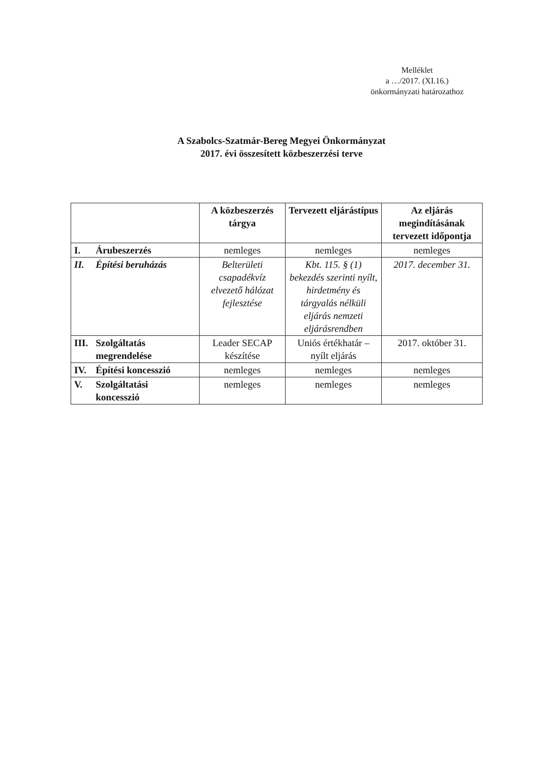Melléklet
a …/2017. (XI.16.)
önkormányzati határozathoz
A Szabolcs-Szatmár-Bereg Megyei Önkormányzat
2017. évi összesített közbeszerzési terve
| | A közbeszerzés tárgya | Tervezett eljárástípus | Az eljárás megindításának tervezett időpontja |
| --- | --- | --- | --- |
| I. Árubeszerzés | nemleges | nemleges | nemleges |
| II. Építési beruházás | Belterületi csapadékvíz elvezető hálózat fejlesztése | Kbt. 115. § (1) bekezdés szerinti nyílt, hirdetmény és tárgyalás nélküli eljárás nemzeti eljárásrendben | 2017. december 31. |
| III. Szolgáltatás megrendelése | Leader SECAP készítése | Uniós értékhatár – nyílt eljárás | 2017. október 31. |
| IV. Építési koncesszió | nemleges | nemleges | nemleges |
| V. Szolgáltatási koncesszió | nemleges | nemleges | nemleges |